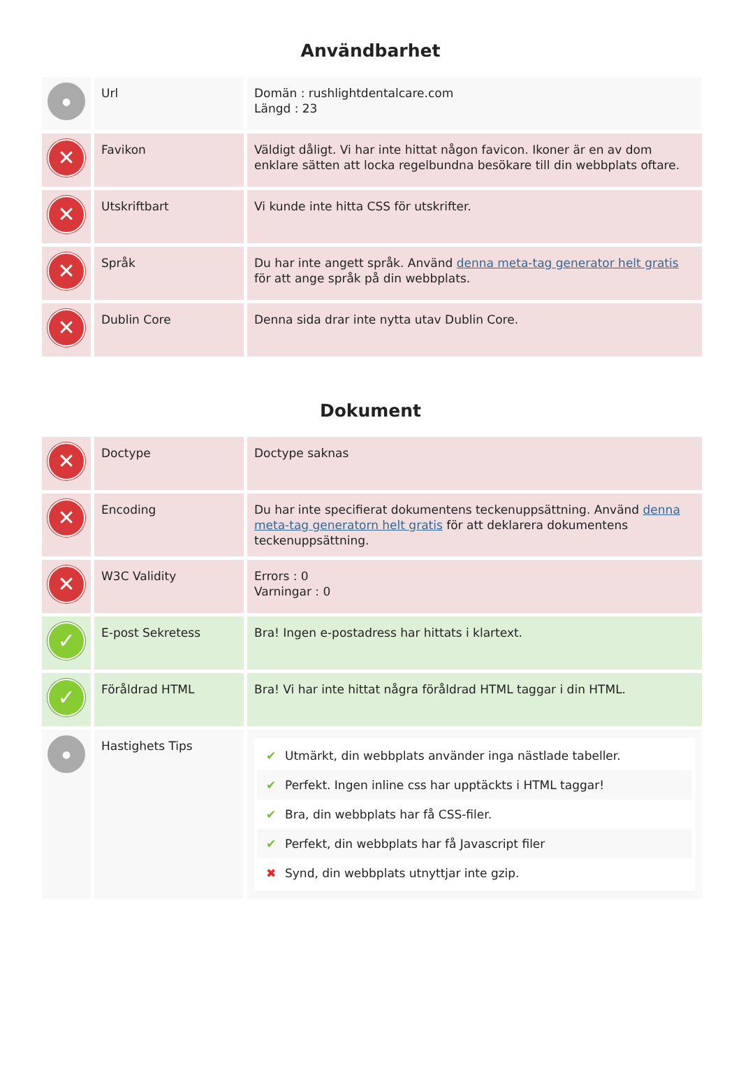Användbarhet
| ● | Url | Domän : rushlightdentalcare.com Längd : 23 |
| ✕ | Favikon | Väldigt dåligt. Vi har inte hittat någon favicon. Ikoner är en av dom enklare sätten att locka regelbundna besökare till din webbplats oftare. |
| ✕ | Utskriftbart | Vi kunde inte hitta CSS för utskrifter. |
| ✕ | Språk | Du har inte angett språk. Använd denna meta-tag generator helt gratis för att ange språk på din webbplats. |
| ✕ | Dublin Core | Denna sida drar inte nytta utav Dublin Core. |
Dokument
| ✕ | Doctype | Doctype saknas |
| ✕ | Encoding | Du har inte specifierat dokumentens teckenuppsättning. Använd denna meta-tag generatorn helt gratis för att deklarera dokumentens teckenuppsättning. |
| ✕ | W3C Validity | Errors : 0 Varningar : 0 |
| ✓ | E-post Sekretess | Bra! Ingen e-postadress har hittats i klartext. |
| ✓ | Föråldrad HTML | Bra! Vi har inte hittat några föråldrad HTML taggar i din HTML. |
| ● | Hastighets Tips | ✔ Utmärkt, din webbplats använder inga nästlade tabeller. ✔ Perfekt. Ingen inline css har upptäckts i HTML taggar! ✔ Bra, din webbplats har få CSS-filer. ✔ Perfekt, din webbplats har få Javascript filer ✖ Synd, din webbplats utnyttjar inte gzip. |